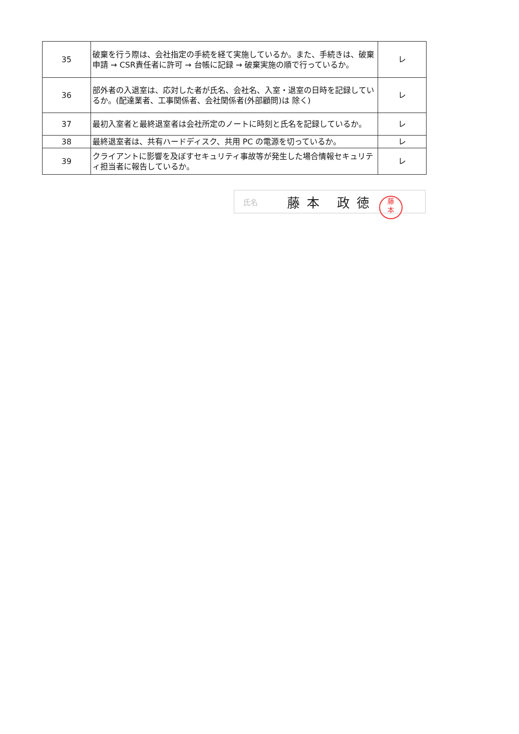| 35 | 破棄を行う際は、会社指定の手続を経て実施しているか。また、手続きは、破棄申請 → CSR責任者に許可 → 台帳に記録 → 破棄実施の順で行っているか。 | レ |
| 36 | 部外者の入退室は、応対した者が氏名、会社名、入室・退室の日時を記録しているか。(配達業者、工事関係者、会社関係者(外部顧問)は 除く) | レ |
| 37 | 最初入室者と最終退室者は会社所定のノートに時刻と氏名を記録しているか。 | レ |
| 38 | 最終退室者は、共有ハードディスク、共用 PC の電源を切っているか。 | レ |
| 39 | クライアントに影響を及ぼすセキュリティ事故等が発生した場合情報セキュリティ担当者に報告しているか。 | レ |
氏名 藤本 政徳
藤
本